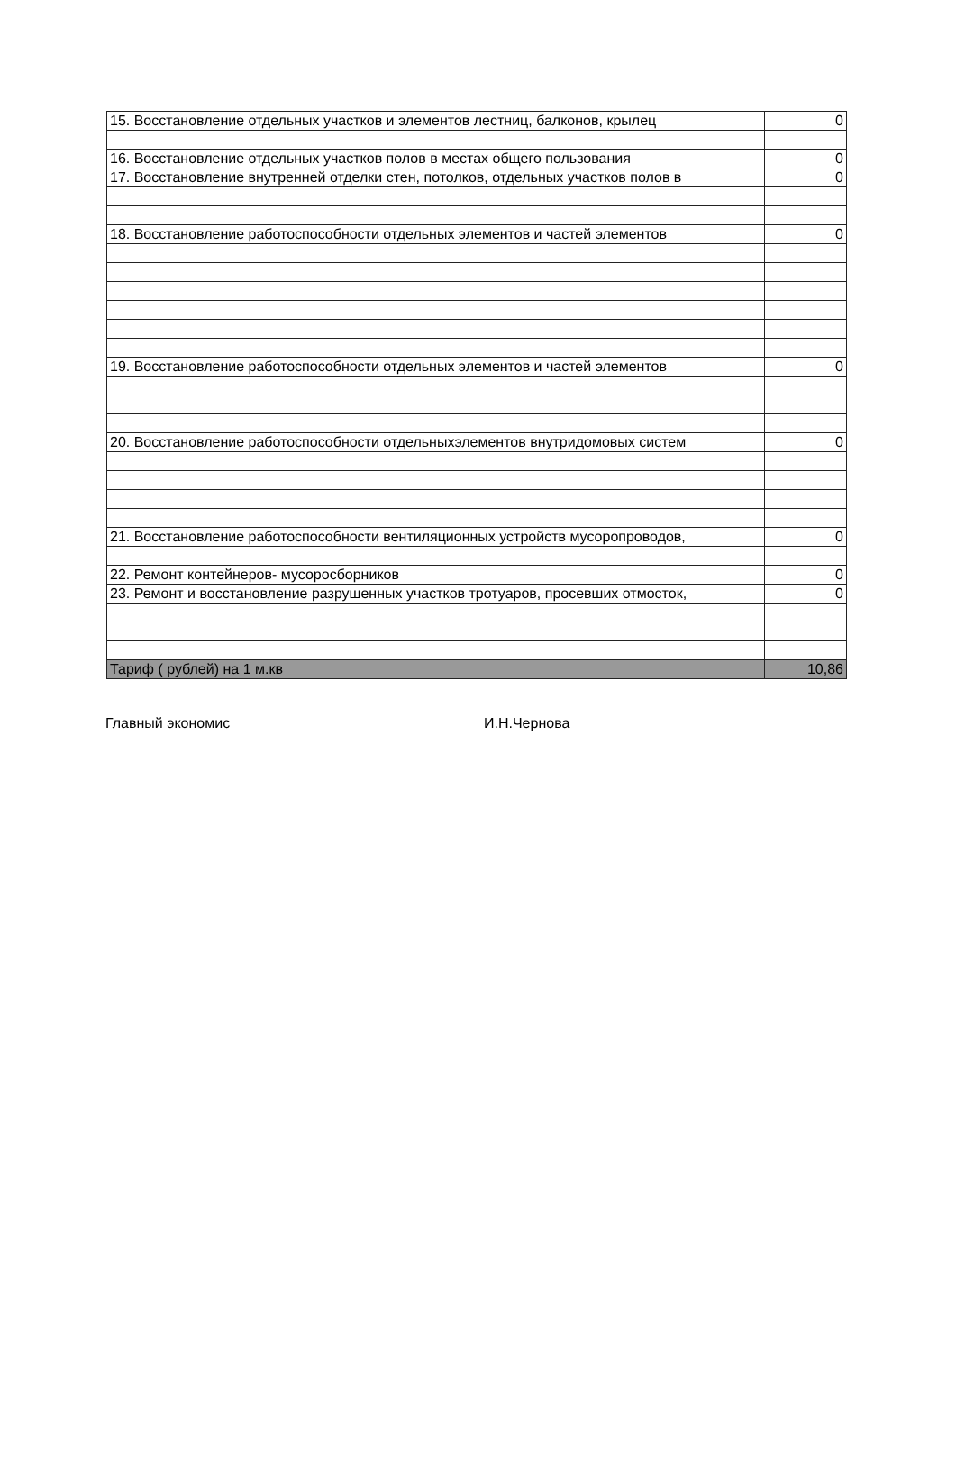| 15. Восстановление отдельных участков и элементов лестниц, балконов, крылец | 0 |
| 16. Восстановление отдельных участков полов в местах общего пользования | 0 |
| 17. Восстановление внутренней отделки стен, потолков, отдельных участков полов в | 0 |
| 18. Восстановление работоспособности отдельных элементов и частей элементов | 0 |
| 19. Восстановление работоспособности отдельных элементов и частей элементов | 0 |
| 20. Восстановление работоспособности отдельныхэлементов внутридомовых систем | 0 |
| 21. Восстановление работоспособности вентиляционных устройств мусоропроводов, | 0 |
| 22. Ремонт контейнеров- мусоросборников | 0 |
| 23. Ремонт и восстановление разрушенных участков тротуаров, просевших отмосток, | 0 |
| Тариф ( рублей) на 1 м.кв | 10,86 |
Главный экономис И.Н.Чернова